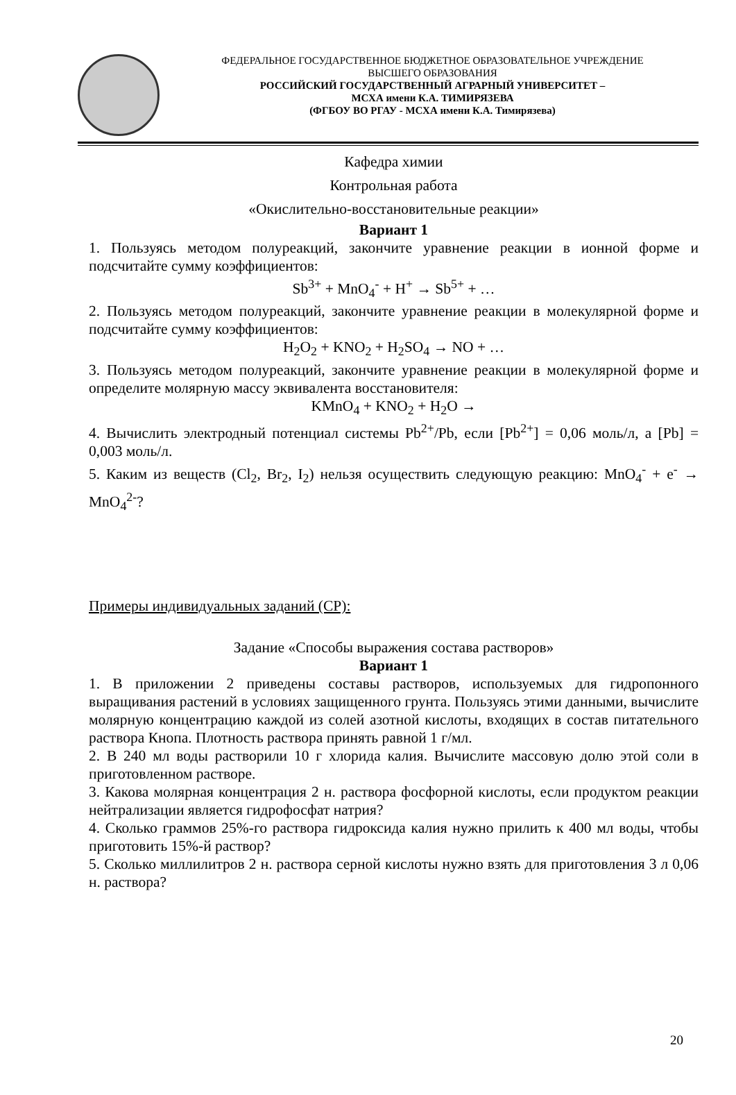ФЕДЕРАЛЬНОЕ ГОСУДАРСТВЕННОЕ БЮДЖЕТНОЕ ОБРАЗОВАТЕЛЬНОЕ УЧРЕЖДЕНИЕ
ВЫСШЕГО ОБРАЗОВАНИЯ
РОССИЙСКИЙ ГОСУДАРСТВЕННЫЙ АГРАРНЫЙ УНИВЕРСИТЕТ –
МСХА имени К.А. ТИМИРЯЗЕВА
(ФГБОУ ВО РГАУ - МСХА имени К.А. Тимирязева)
Кафедра химии
Контрольная работа
«Окислительно-восстановительные реакции»
Вариант 1
1. Пользуясь методом полуреакций, закончите уравнение реакции в ионной форме и подсчитайте сумму коэффициентов:
Sb<sup>3+</sup> + MnO<sub>4</sub><sup>-</sup> + H<sup>+</sup> → Sb<sup>5+</sup> + …
2. Пользуясь методом полуреакций, закончите уравнение реакции в молекулярной форме и подсчитайте сумму коэффициентов:
H<sub>2</sub>O<sub>2</sub> + KNO<sub>2</sub> + H<sub>2</sub>SO<sub>4</sub> → NO + …
3. Пользуясь методом полуреакций, закончите уравнение реакции в молекулярной форме и определите молярную массу эквивалента восстановителя:
KMnO<sub>4</sub> + KNO<sub>2</sub> + H<sub>2</sub>O →
4. Вычислить электродный потенциал системы Pb<sup>2+</sup>/Pb, если [Pb<sup>2+</sup>] = 0,06 моль/л, а [Pb] = 0,003 моль/л.
5. Каким из веществ (Cl<sub>2</sub>, Br<sub>2</sub>, I<sub>2</sub>) нельзя осуществить следующую реакцию: MnO<sub>4</sub><sup>-</sup> + e<sup>-</sup> → MnO<sub>4</sub><sup>2-</sup>?
Примеры индивидуальных заданий (СР):
Задание «Способы выражения состава растворов»
Вариант 1
1. В приложении 2 приведены составы растворов, используемых для гидропонного выращивания растений в условиях защищенного грунта. Пользуясь этими данными, вычислите молярную концентрацию каждой из солей азотной кислоты, входящих в состав питательного раствора Кнопа. Плотность раствора принять равной 1 г/мл.
2. В 240 мл воды растворили 10 г хлорида калия. Вычислите массовую долю этой соли в приготовленном растворе.
3. Какова молярная концентрация 2 н. раствора фосфорной кислоты, если продуктом реакции нейтрализации является гидрофосфат натрия?
4. Сколько граммов 25%-го раствора гидроксида калия нужно прилить к 400 мл воды, чтобы приготовить 15%-й раствор?
5. Сколько миллилитров 2 н. раствора серной кислоты нужно взять для приготовления 3 л 0,06 н. раствора?
20